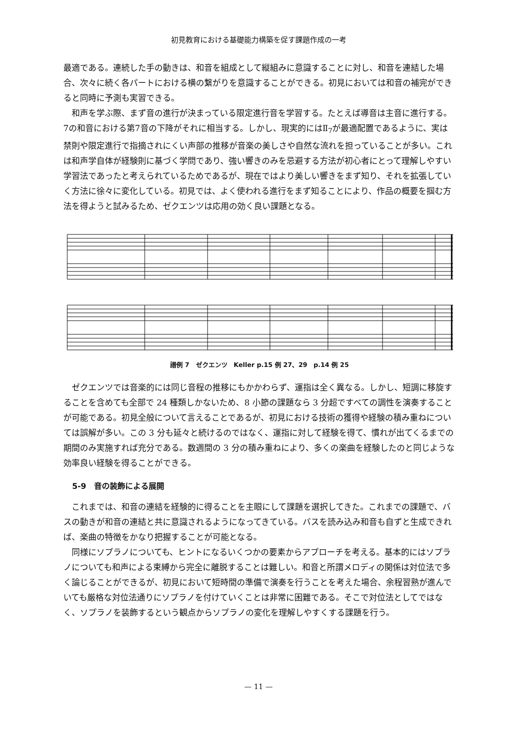初見教育における基礎能力構築を促す課題作成の一考
最適である。連続した手の動きは、和音を組成として縦組みに意識することに対し、和音を連結した場合、次々に続く各パートにおける横の繋がりを意識することができる。初見においては和音の補完ができると同時に予測も実習できる。
和声を学ぶ際、まず音の進行が決まっている限定進行音を学習する。たとえば導音は主音に進行する。7の和音における第7音の下降がそれに相当する。しかし、現実的にはⅡ<sub>7</sub>が最適配置であるように、実は禁則や限定進行で指摘されにくい声部の推移が音楽の美しさや自然な流れを担っていることが多い。これは和声学自体が経験則に基づく学問であり、強い響きのみを忌避する方法が初心者にとって理解しやすい学習法であったと考えられているためであるが、現在ではより美しい響きをまず知り、それを拡張していく方法に徐々に変化している。初見では、よく使われる進行をまず知ることにより、作品の概要を掴む方法を得ようと試みるため、ゼクエンツは応用の効く良い課題となる。
譜例 7　ゼクエンツ　Keller p.15 例 27、29　p.14 例 25
ゼクエンツでは音楽的には同じ音程の推移にもかかわらず、運指は全く異なる。しかし、短調に移旋することを含めても全部で 24 種類しかないため、8 小節の課題なら 3 分超ですべての調性を演奏することが可能である。初見全般について言えることであるが、初見における技術の獲得や経験の積み重ねについては誤解が多い。この 3 分も延々と続けるのではなく、運指に対して経験を得て、慣れが出てくるまでの期間のみ実施すれば充分である。数週間の 3 分の積み重ねにより、多くの楽曲を経験したのと同じような効率良い経験を得ることができる。
5-9　音の装飾による展開
これまでは、和音の連結を経験的に得ることを主眼にして課題を選択してきた。これまでの課題で、バスの動きが和音の連結と共に意識されるようになってきている。バスを読み込み和音も自ずと生成できれば、楽曲の特徴をかなり把握することが可能となる。
同様にソプラノについても、ヒントになるいくつかの要素からアプローチを考える。基本的にはソプラノについても和声による束縛から完全に離脱することは難しい。和音と所謂メロディの関係は対位法で多く論じることができるが、初見において短時間の準備で演奏を行うことを考えた場合、余程習熟が進んでいても厳格な対位法通りにソプラノを付けていくことは非常に困難である。そこで対位法としてではなく、ソプラノを装飾するという観点からソプラノの変化を理解しやすくする課題を行う。
— 11 —